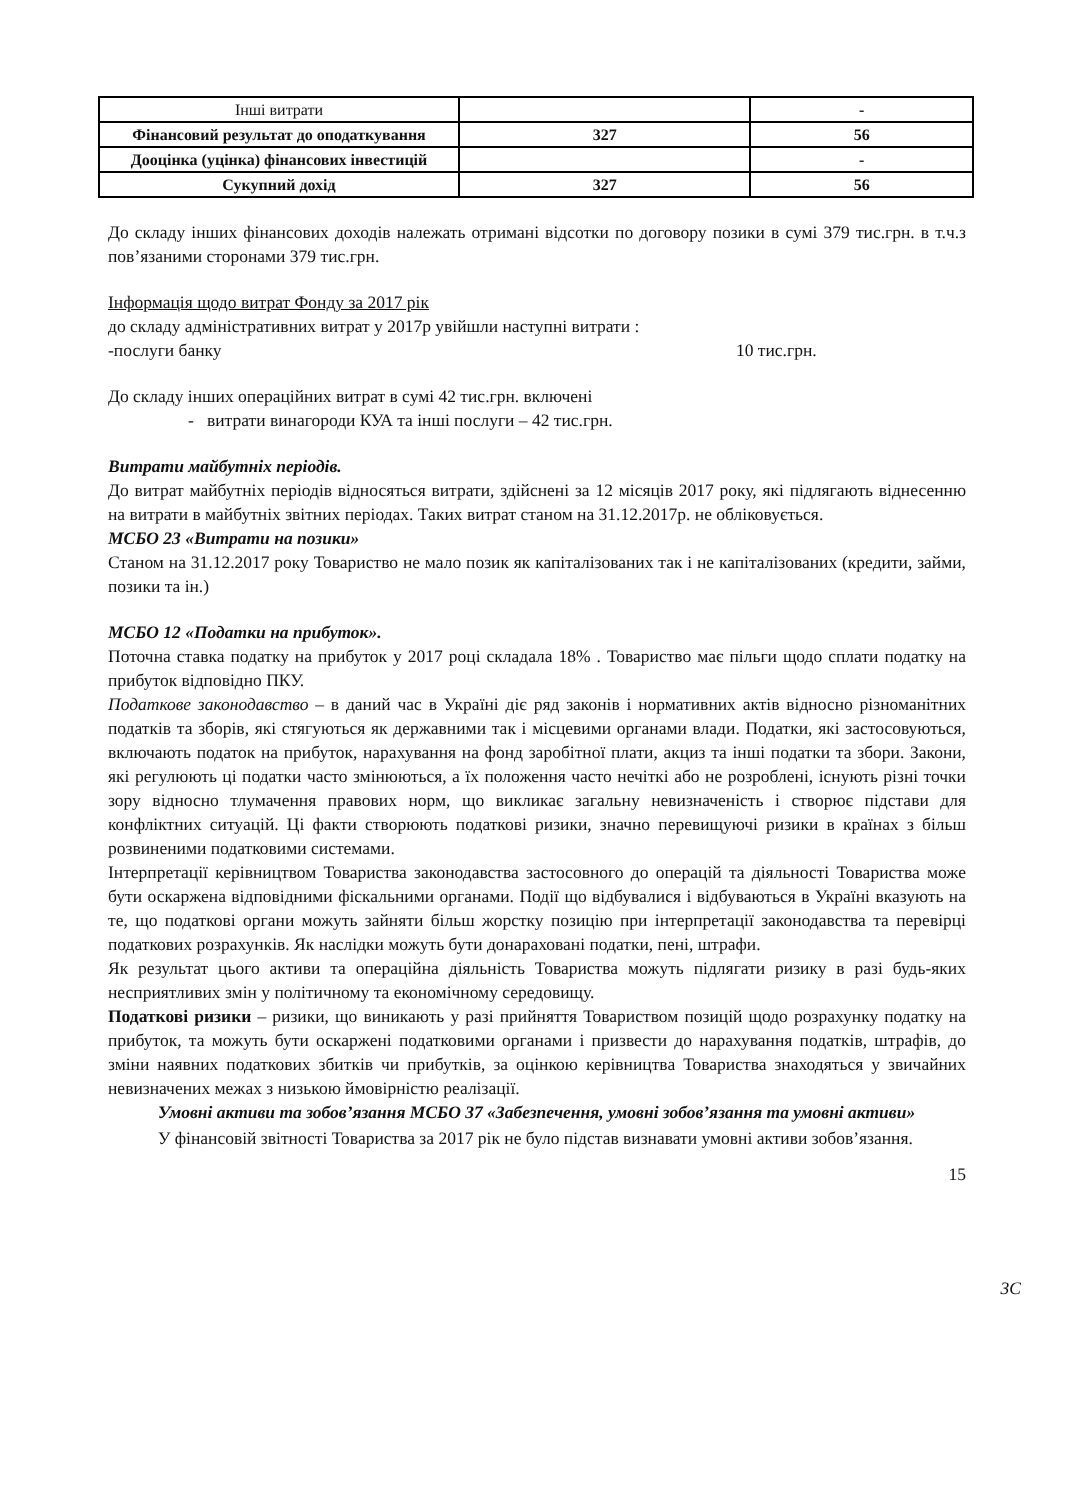| Інші витрати | | - |
| Фінансовий результат до оподаткування | 327 | 56 |
| Дооцінка (уцінка) фінансових інвестицій | | - |
| Сукупний дохід | 327 | 56 |
До складу інших фінансових доходів належать отримані відсотки по договору позики в сумі 379 тис.грн. в т.ч.з пов’язаними сторонами 379 тис.грн.
Інформація щодо витрат Фонду за 2017 рік
до складу адміністративних витрат у 2017р увійшли наступні витрати :
-послуги банку 10 тис.грн.
До складу інших операційних витрат в сумі 42 тис.грн. включені
- витрати винагороди КУА та інші послуги – 42 тис.грн.
Витрати майбутніх періодів.
До витрат майбутніх періодів відносяться витрати, здійснені за 12 місяців 2017 року, які підлягають віднесенню на витрати в майбутніх звітних періодах. Таких витрат станом на 31.12.2017р. не обліковується.
МСБО 23 «Витрати на позики»
Станом на 31.12.2017 року Товариство не мало позик як капіталізованих так і не капіталізованих (кредити, займи, позики та ін.)
МСБО 12 «Податки на прибуток».
Поточна ставка податку на прибуток у 2017 році складала 18% . Товариство має пільги щодо сплати податку на прибуток відповідно ПКУ.
Податкове законодавство – в даний час в Україні діє ряд законів і нормативних актів відносно різноманітних податків та зборів, які стягуються як державними так і місцевими органами влади. Податки, які застосовуються, включають податок на прибуток, нарахування на фонд заробітної плати, акциз та інші податки та збори. Закони, які регулюють ці податки часто змінюються, а їх положення часто нечіткі або не розроблені, існують різні точки зору відносно тлумачення правових норм, що викликає загальну невизначеність і створює підстави для конфліктних ситуацій. Ці факти створюють податкові ризики, значно перевищуючі ризики в країнах з більш розвиненими податковими системами.
Інтерпретації керівництвом Товариства законодавства застосовного до операцій та діяльності Товариства може бути оскаржена відповідними фіскальними органами. Події що відбувалися і відбуваються в Україні вказують на те, що податкові органи можуть зайняти більш жорстку позицію при інтерпретації законодавства та перевірці податкових розрахунків. Як наслідки можуть бути донараховані податки, пені, штрафи.
Як результат цього активи та операційна діяльність Товариства можуть підлягати ризику в разі будь-яких несприятливих змін у політичному та економічному середовищу.
Податкові ризики – ризики, що виникають у разі прийняття Товариством позицій щодо розрахунку податку на прибуток, та можуть бути оскаржені податковими органами і призвести до нарахування податків, штрафів, до зміни наявних податкових збитків чи прибутків, за оцінкою керівництва Товариства знаходяться у звичайних невизначених межах з низькою ймовірністю реалізації.
Умовні активи та зобов’язання МСБО 37 «Забезпечення, умовні зобов’язання та умовні активи»
У фінансовій звітності Товариства за 2017 рік не було підстав визнавати умовні активи зобов’язання.
15
3С